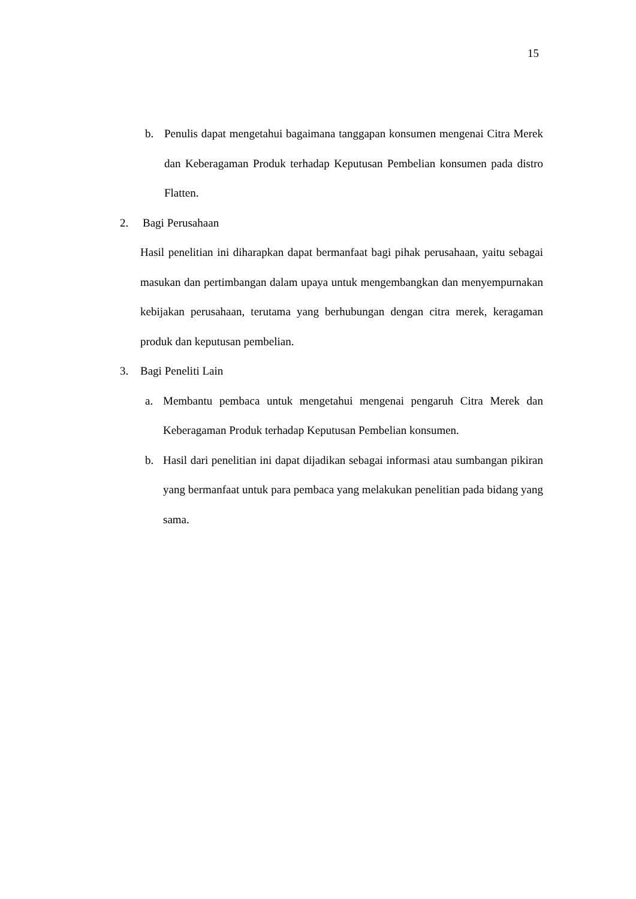15
b. Penulis dapat mengetahui bagaimana tanggapan konsumen mengenai Citra Merek dan Keberagaman Produk terhadap Keputusan Pembelian konsumen pada distro Flatten.
2. Bagi Perusahaan
Hasil penelitian ini diharapkan dapat bermanfaat bagi pihak perusahaan, yaitu sebagai masukan dan pertimbangan dalam upaya untuk mengembangkan dan menyempurnakan kebijakan perusahaan, terutama yang berhubungan dengan citra merek, keragaman produk dan keputusan pembelian.
3. Bagi Peneliti Lain
a. Membantu pembaca untuk mengetahui mengenai pengaruh Citra Merek dan Keberagaman Produk terhadap Keputusan Pembelian konsumen.
b. Hasil dari penelitian ini dapat dijadikan sebagai informasi atau sumbangan pikiran yang bermanfaat untuk para pembaca yang melakukan penelitian pada bidang yang sama.